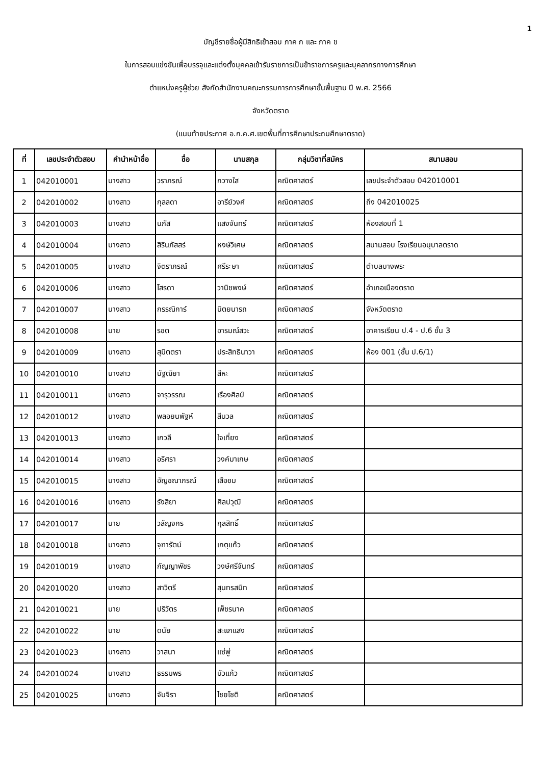1
บัญชีรายชื่อผู้มีสิทธิเข้าสอบ ภาค ก และ ภาค ข
ในการสอบแข่งขันเพื่อบรรจุและแต่งตั้งบุคคลเข้ารับราชการเป็นข้าราชการครูและบุคลากรทางการศึกษา
ตำแหน่งครูผู้ช่วย สังกัดสำนักงานคณะกรรมการการศึกษาขั้นพื้นฐาน ปี พ.ศ. 2566
จังหวัดตราด
(แนบท้ายประกาศ อ.ก.ค.ศ.เขตพื้นที่การศึกษาประถมศึกษาตราด)
| ที่ | เลขประจำตัวสอบ | คำนำหน้าชื่อ | ชื่อ | นามสกุล | กลุ่มวิชาที่สมัคร | สนามสอบ |
| --- | --- | --- | --- | --- | --- | --- |
| 1 | 042010001 | นางสาว | วราภรณ์ | กวางใส | คณิตศาสตร์ | เลขประจำตัวสอบ 042010001 |
| 2 | 042010002 | นางสาว | กุลลดา | อารีย์วงศ์ | คณิตศาสตร์ | ถึง 042010025 |
| 3 | 042010003 | นางสาว | นภัส | แสงจันทร์ | คณิตศาสตร์ | ห้องสอบที่ 1 |
| 4 | 042010004 | นางสาว | สิรินภัสสร์ | หงษ์วิเศษ | คณิตศาสตร์ | สนามสอบ โรงเรียนอนุบาลตราด |
| 5 | 042010005 | นางสาว | จิตราภรณ์ | ศรีระษา | คณิตศาสตร์ | ตำบลบางพระ |
| 6 | 042010006 | นางสาว | โสรดา | วานิชพงษ์ | คณิตศาสตร์ | อำเภอเมืองตราด |
| 7 | 042010007 | นางสาว | กรรณิการ์ | นิตยนารถ | คณิตศาสตร์ | จังหวัดตราด |
| 8 | 042010008 | นาย | รชต | อารมณ์สวะ | คณิตศาสตร์ | อาคารเรียน ป.4 - ป.6 ชั้น 3 |
| 9 | 042010009 | นางสาว | สุมิตตรา | ประสิทธินาวา | คณิตศาสตร์ | ห้อง 001 (ชั้น ป.6/1) |
| 10 | 042010010 | นางสาว | นัฐฒิยา | สีหะ | คณิตศาสตร์ | |
| 11 | 042010011 | นางสาว | จารุวรรณ | เรืองศิลป์ | คณิตศาสตร์ | |
| 12 | 042010012 | นางสาว | พลอยนพัฐห์ | สีนวล | คณิตศาสตร์ | |
| 13 | 042010013 | นางสาว | เกวลี | ใจเที่ยง | คณิตศาสตร์ | |
| 14 | 042010014 | นางสาว | อริศรา | วงค์มาเกษ | คณิตศาสตร์ | |
| 15 | 042010015 | นางสาว | อัญชณาภรณ์ | เสือชม | คณิตศาสตร์ | |
| 16 | 042010016 | นางสาว | รังสิยา | ศิลปวุฒิ | คณิตศาสตร์ | |
| 17 | 042010017 | นาย | วลัญจกร | กุลสิทธิ์ | คณิตศาสตร์ | |
| 18 | 042010018 | นางสาว | จุฑารัตน์ | เกตุแก้ว | คณิตศาสตร์ | |
| 19 | 042010019 | นางสาว | กัญญาพัชร | วงษ์ศรีจันทร์ | คณิตศาสตร์ | |
| 20 | 042010020 | นางสาว | สาวิตรี | สุนทรสนิท | คณิตศาสตร์ | |
| 21 | 042010021 | นาย | ปริวัตร | เพ็ชรนาค | คณิตศาสตร์ | |
| 22 | 042010022 | นาย | ดนัย | สะแกแสง | คณิตศาสตร์ | |
| 23 | 042010023 | นางสาว | วาสนา | แซ่พู่ | คณิตศาสตร์ | |
| 24 | 042010024 | นางสาว | ธรรมพร | บัวแก้ว | คณิตศาสตร์ | |
| 25 | 042010025 | นางสาว | จันจิรา | ไชยโชติ | คณิตศาสตร์ | |